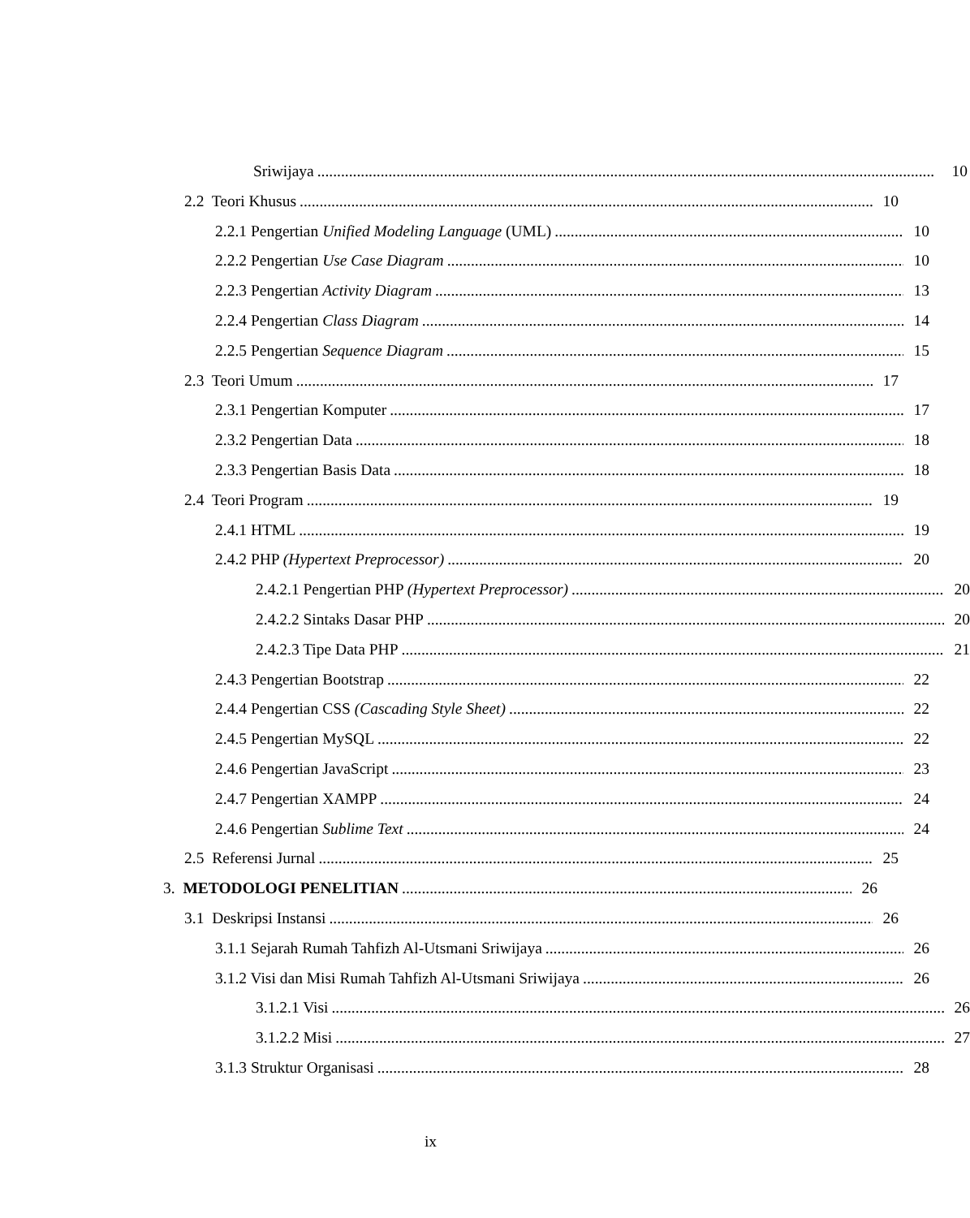Sriwijaya 10
2.2 Teori Khusus 10
2.2.1 Pengertian Unified Modeling Language (UML) 10
2.2.2 Pengertian Use Case Diagram 10
2.2.3 Pengertian Activity Diagram 13
2.2.4 Pengertian Class Diagram 14
2.2.5 Pengertian Sequence Diagram 15
2.3 Teori Umum 17
2.3.1 Pengertian Komputer 17
2.3.2 Pengertian Data 18
2.3.3 Pengertian Basis Data 18
2.4 Teori Program 19
2.4.1 HTML 19
2.4.2 PHP (Hypertext Preprocessor) 20
2.4.2.1 Pengertian PHP (Hypertext Preprocessor) 20
2.4.2.2 Sintaks Dasar PHP 20
2.4.2.3 Tipe Data PHP 21
2.4.3 Pengertian Bootstrap 22
2.4.4 Pengertian CSS (Cascading Style Sheet) 22
2.4.5 Pengertian MySQL 22
2.4.6 Pengertian JavaScript 23
2.4.7 Pengertian XAMPP 24
2.4.6 Pengertian Sublime Text 24
2.5 Referensi Jurnal 25
3. METODOLOGI PENELITIAN 26
3.1 Deskripsi Instansi 26
3.1.1 Sejarah Rumah Tahfizh Al-Utsmani Sriwijaya 26
3.1.2 Visi dan Misi Rumah Tahfizh Al-Utsmani Sriwijaya 26
3.1.2.1 Visi 26
3.1.2.2 Misi 27
3.1.3 Struktur Organisasi 28
ix